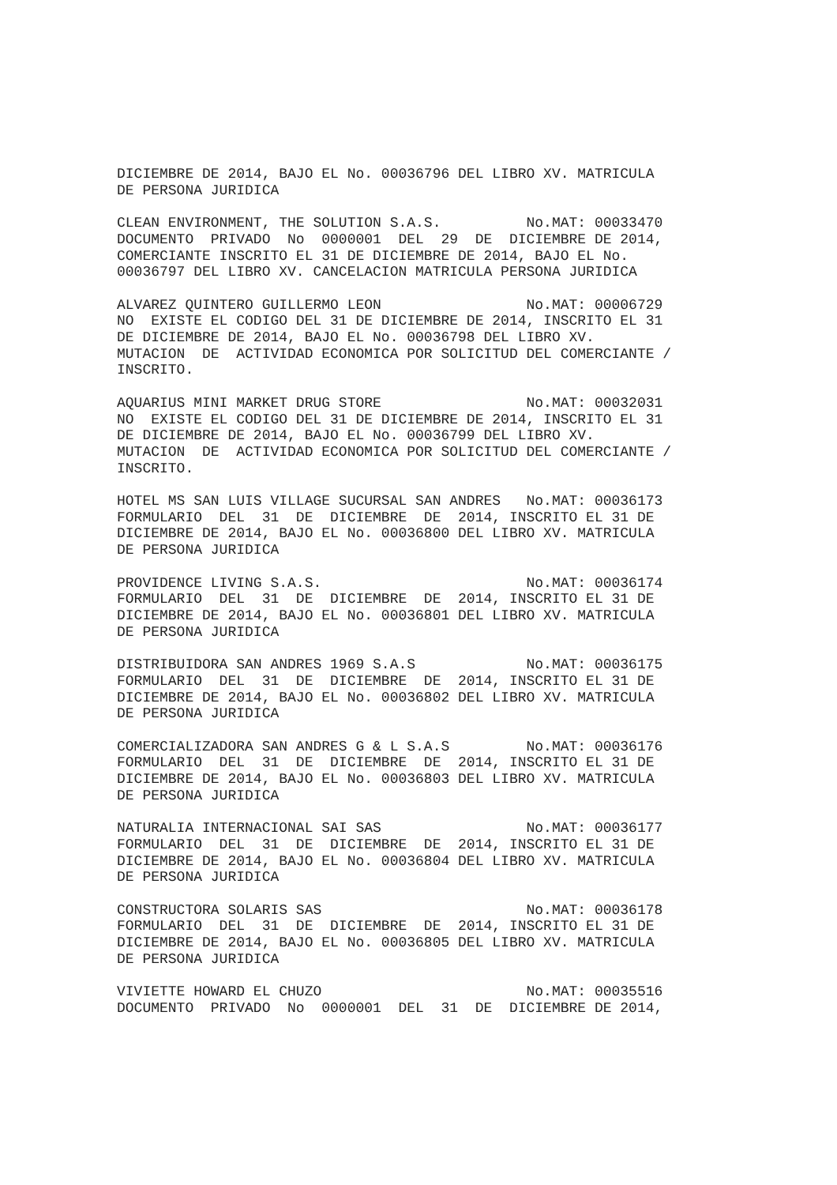DICIEMBRE DE 2014, BAJO EL No. 00036796 DEL LIBRO XV. MATRICULA
DE PERSONA JURIDICA

CLEAN ENVIRONMENT, THE SOLUTION S.A.S.          No.MAT: 00033470
DOCUMENTO  PRIVADO  No  0000001  DEL  29  DE  DICIEMBRE DE 2014,
COMERCIANTE INSCRITO EL 31 DE DICIEMBRE DE 2014, BAJO EL No.
00036797 DEL LIBRO XV. CANCELACION MATRICULA PERSONA JURIDICA

ALVAREZ QUINTERO GUILLERMO LEON                 No.MAT: 00006729
NO  EXISTE EL CODIGO DEL 31 DE DICIEMBRE DE 2014, INSCRITO EL 31
DE DICIEMBRE DE 2014, BAJO EL No. 00036798 DEL LIBRO XV.
MUTACION  DE  ACTIVIDAD ECONOMICA POR SOLICITUD DEL COMERCIANTE /
INSCRITO.

AQUARIUS MINI MARKET DRUG STORE                 No.MAT: 00032031
NO  EXISTE EL CODIGO DEL 31 DE DICIEMBRE DE 2014, INSCRITO EL 31
DE DICIEMBRE DE 2014, BAJO EL No. 00036799 DEL LIBRO XV.
MUTACION  DE  ACTIVIDAD ECONOMICA POR SOLICITUD DEL COMERCIANTE /
INSCRITO.

HOTEL MS SAN LUIS VILLAGE SUCURSAL SAN ANDRES   No.MAT: 00036173
FORMULARIO  DEL  31  DE  DICIEMBRE  DE  2014, INSCRITO EL 31 DE
DICIEMBRE DE 2014, BAJO EL No. 00036800 DEL LIBRO XV. MATRICULA
DE PERSONA JURIDICA

PROVIDENCE LIVING S.A.S.                        No.MAT: 00036174
FORMULARIO  DEL  31  DE  DICIEMBRE  DE  2014, INSCRITO EL 31 DE
DICIEMBRE DE 2014, BAJO EL No. 00036801 DEL LIBRO XV. MATRICULA
DE PERSONA JURIDICA

DISTRIBUIDORA SAN ANDRES 1969 S.A.S             No.MAT: 00036175
FORMULARIO  DEL  31  DE  DICIEMBRE  DE  2014, INSCRITO EL 31 DE
DICIEMBRE DE 2014, BAJO EL No. 00036802 DEL LIBRO XV. MATRICULA
DE PERSONA JURIDICA

COMERCIALIZADORA SAN ANDRES G & L S.A.S         No.MAT: 00036176
FORMULARIO  DEL  31  DE  DICIEMBRE  DE  2014, INSCRITO EL 31 DE
DICIEMBRE DE 2014, BAJO EL No. 00036803 DEL LIBRO XV. MATRICULA
DE PERSONA JURIDICA

NATURALIA INTERNACIONAL SAI SAS                 No.MAT: 00036177
FORMULARIO  DEL  31  DE  DICIEMBRE  DE  2014, INSCRITO EL 31 DE
DICIEMBRE DE 2014, BAJO EL No. 00036804 DEL LIBRO XV. MATRICULA
DE PERSONA JURIDICA

CONSTRUCTORA SOLARIS SAS                        No.MAT: 00036178
FORMULARIO  DEL  31  DE  DICIEMBRE  DE  2014, INSCRITO EL 31 DE
DICIEMBRE DE 2014, BAJO EL No. 00036805 DEL LIBRO XV. MATRICULA
DE PERSONA JURIDICA

VIVIETTE HOWARD EL CHUZO                        No.MAT: 00035516
DOCUMENTO  PRIVADO  No  0000001  DEL  31  DE  DICIEMBRE DE 2014,